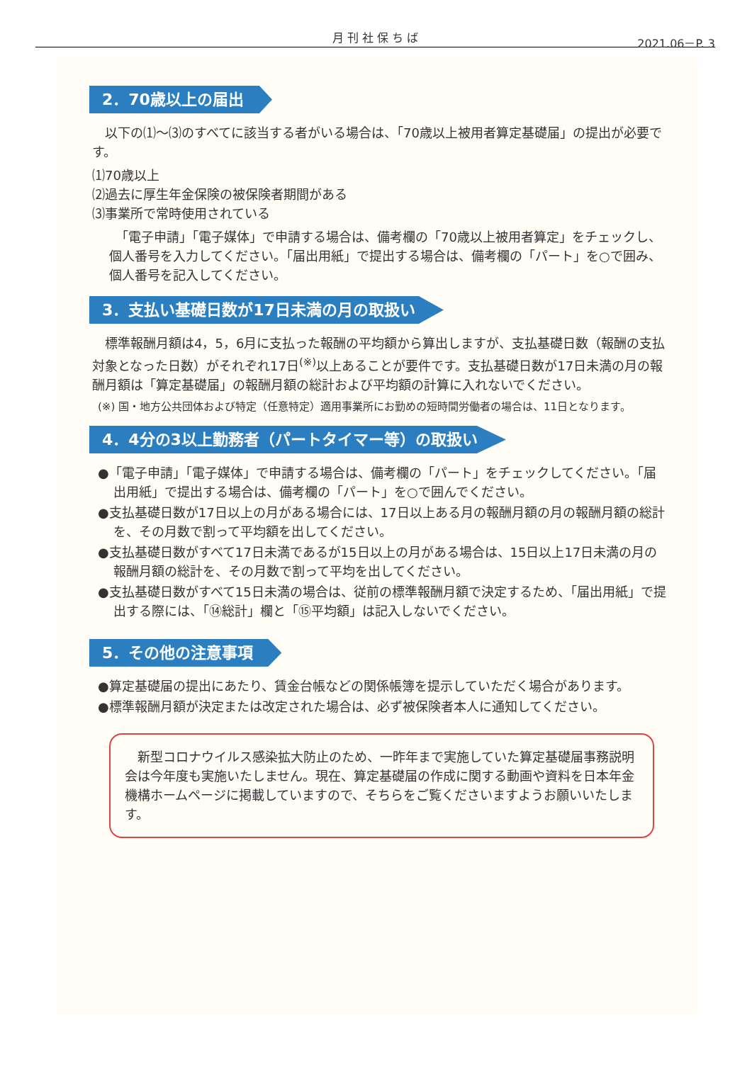月 刊 社 保 ち ば
2021.06－P. 3
2．70歳以上の届出
　以下の⑴～⑶のすべてに該当する者がいる場合は、「70歳以上被用者算定基礎届」の提出が必要です。
⑴70歳以上
⑵過去に厚生年金保険の被保険者期間がある
⑶事業所で常時使用されている
　「電子申請」「電子媒体」で申請する場合は、備考欄の「70歳以上被用者算定」をチェックし、個人番号を入力してください。「届出用紙」で提出する場合は、備考欄の「パート」を○で囲み、個人番号を記入してください。
3．支払い基礎日数が17日未満の月の取扱い
　標準報酬月額は4，5，6月に支払った報酬の平均額から算出しますが、支払基礎日数（報酬の支払対象となった日数）がそれぞれ17日<sup>(※)</sup>以上あることが要件です。支払基礎日数が17日未満の月の報酬月額は「算定基礎届」の報酬月額の総計および平均額の計算に入れないでください。
(※) 国・地方公共団体および特定（任意特定）適用事業所にお勤めの短時間労働者の場合は、11日となります。
4．4分の3以上勤務者（パートタイマー等）の取扱い
●「電子申請」「電子媒体」で申請する場合は、備考欄の「パート」をチェックしてください。「届出用紙」で提出する場合は、備考欄の「パート」を○で囲んでください。
●支払基礎日数が17日以上の月がある場合には、17日以上ある月の報酬月額の月の報酬月額の総計を、その月数で割って平均額を出してください。
●支払基礎日数がすべて17日未満であるが15日以上の月がある場合は、15日以上17日未満の月の報酬月額の総計を、その月数で割って平均を出してください。
●支払基礎日数がすべて15日未満の場合は、従前の標準報酬月額で決定するため、「届出用紙」で提出する際には、「⑭総計」欄と「⑮平均額」は記入しないでください。
5．その他の注意事項
●算定基礎届の提出にあたり、賃金台帳などの関係帳簿を提示していただく場合があります。
●標準報酬月額が決定または改定された場合は、必ず被保険者本人に通知してください。
　新型コロナウイルス感染拡大防止のため、一昨年まで実施していた算定基礎届事務説明会は今年度も実施いたしません。現在、算定基礎届の作成に関する動画や資料を日本年金機構ホームページに掲載していますので、そちらをご覧くださいますようお願いいたします。